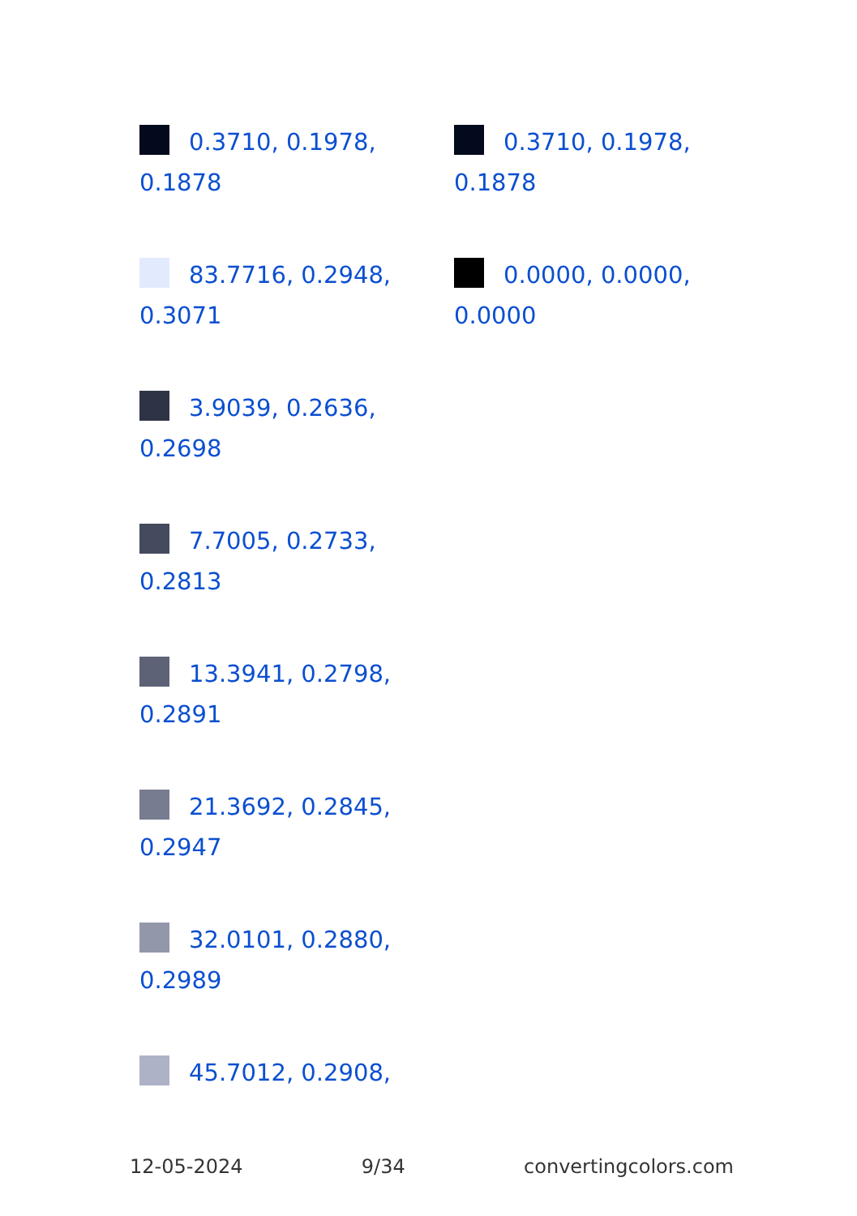0.3710, 0.1978, 0.1878
83.7716, 0.2948, 0.3071
3.9039, 0.2636, 0.2698
7.7005, 0.2733, 0.2813
13.3941, 0.2798, 0.2891
21.3692, 0.2845, 0.2947
32.0101, 0.2880, 0.2989
45.7012, 0.2908,
0.3710, 0.1978, 0.1878
0.0000, 0.0000, 0.0000
12-05-2024 9/34 convertingcolors.com